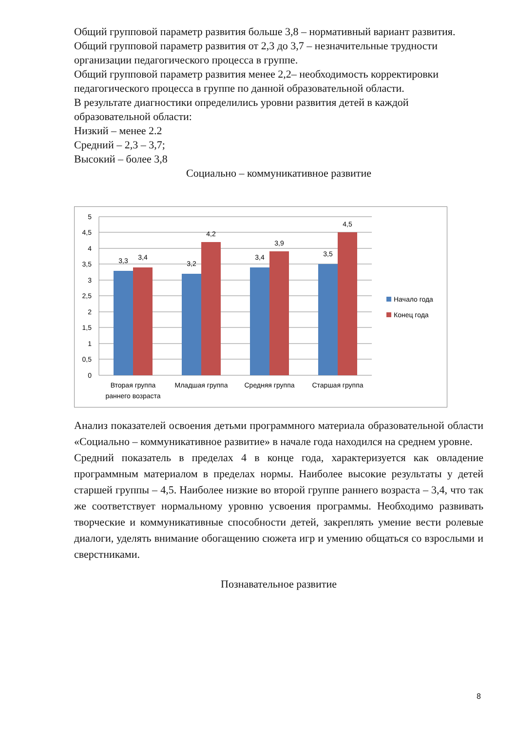Общий групповой параметр развития больше 3,8 – нормативный вариант развития.
Общий групповой параметр развития от 2,3 до 3,7 – незначительные трудности организации педагогического процесса в группе.
Общий групповой параметр развития менее 2,2– необходимость корректировки педагогического процесса в группе по данной образовательной области.
В результате диагностики определились уровни развития детей в каждой образовательной области:
Низкий – менее 2.2
Средний – 2,3 – 3,7;
Высокий – более 3,8
Социально – коммуникативное развитие
5
4,5
4
3,5
3
2,5
2
1,5
1
0,5
0
3,3
3,4
3,2
4,2
3,4
3,9
3,5
4,5
Вторая группа
раннего возраста
Младшая группа
Средняя группа
Старшая группа
Начало года
Конец года
Анализ показателей освоения детьми программного материала образовательной области «Социально – коммуникативное развитие» в начале года находился на среднем уровне.
Средний показатель в пределах 4 в конце года, характеризуется как овладение программным материалом в пределах нормы. Наиболее высокие результаты у детей старшей группы – 4,5. Наиболее низкие во второй группе раннего возраста – 3,4, что так же соответствует нормальному уровню усвоения программы. Необходимо развивать творческие и коммуникативные способности детей, закреплять умение вести ролевые диалоги, уделять внимание обогащению сюжета игр и умению общаться со взрослыми и сверстниками.
Познавательное развитие
8